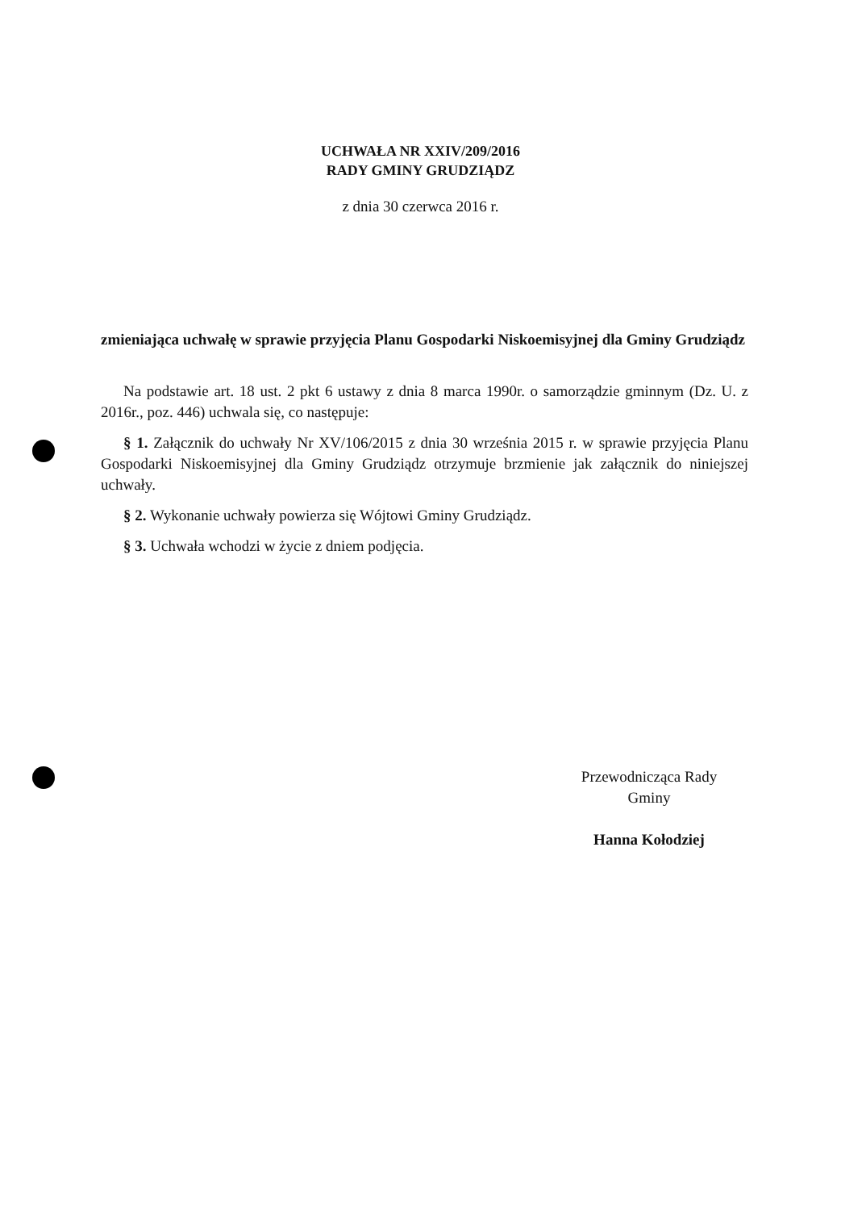UCHWAŁA NR XXIV/209/2016
RADY GMINY GRUDZIĄDZ
z dnia 30 czerwca 2016 r.
zmieniająca uchwałę w sprawie przyjęcia Planu Gospodarki Niskoemisyjnej dla Gminy Grudziądz
Na podstawie art. 18 ust. 2 pkt 6 ustawy z dnia 8 marca 1990r. o samorządzie gminnym (Dz. U. z 2016r., poz. 446) uchwala się, co następuje:
§ 1. Załącznik do uchwały Nr XV/106/2015 z dnia 30 września 2015 r. w sprawie przyjęcia Planu Gospodarki Niskoemisyjnej dla Gminy Grudziądz otrzymuje brzmienie jak załącznik do niniejszej uchwały.
§ 2. Wykonanie uchwały powierza się Wójtowi Gminy Grudziądz.
§ 3. Uchwała wchodzi w życie z dniem podjęcia.
Przewodnicząca Rady
Gminy
Hanna Kołodziej